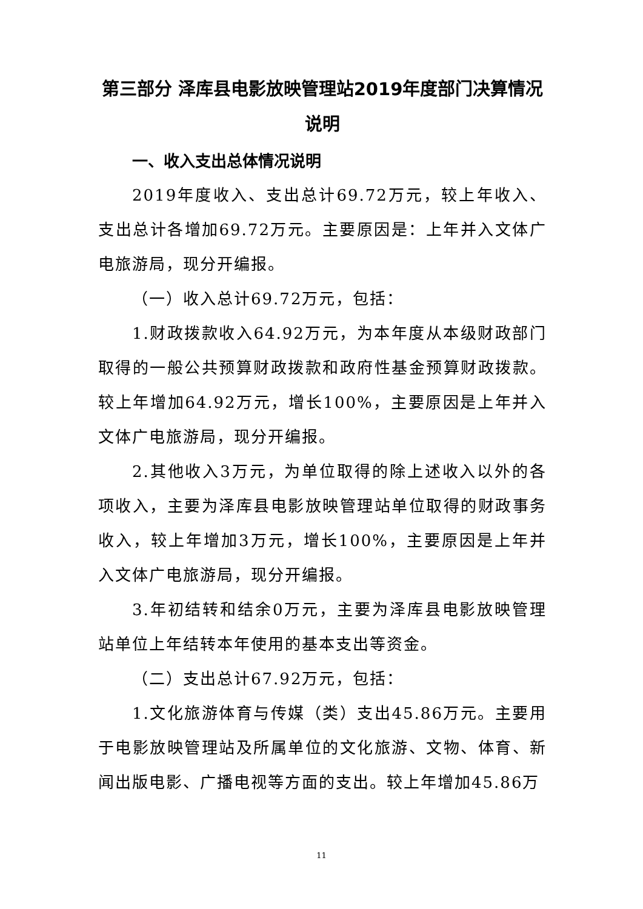第三部分 泽库县电影放映管理站2019年度部门决算情况说明
一、收入支出总体情况说明
2019年度收入、支出总计69.72万元，较上年收入、支出总计各增加69.72万元。主要原因是：上年并入文体广电旅游局，现分开编报。
（一）收入总计69.72万元，包括：
1.财政拨款收入64.92万元，为本年度从本级财政部门取得的一般公共预算财政拨款和政府性基金预算财政拨款。较上年增加64.92万元，增长100%，主要原因是上年并入文体广电旅游局，现分开编报。
2.其他收入3万元，为单位取得的除上述收入以外的各项收入，主要为泽库县电影放映管理站单位取得的财政事务收入，较上年增加3万元，增长100%，主要原因是上年并入文体广电旅游局，现分开编报。
3.年初结转和结余0万元，主要为泽库县电影放映管理站单位上年结转本年使用的基本支出等资金。
（二）支出总计67.92万元，包括：
1.文化旅游体育与传媒（类）支出45.86万元。主要用于电影放映管理站及所属单位的文化旅游、文物、体育、新闻出版电影、广播电视等方面的支出。较上年增加45.86万
11